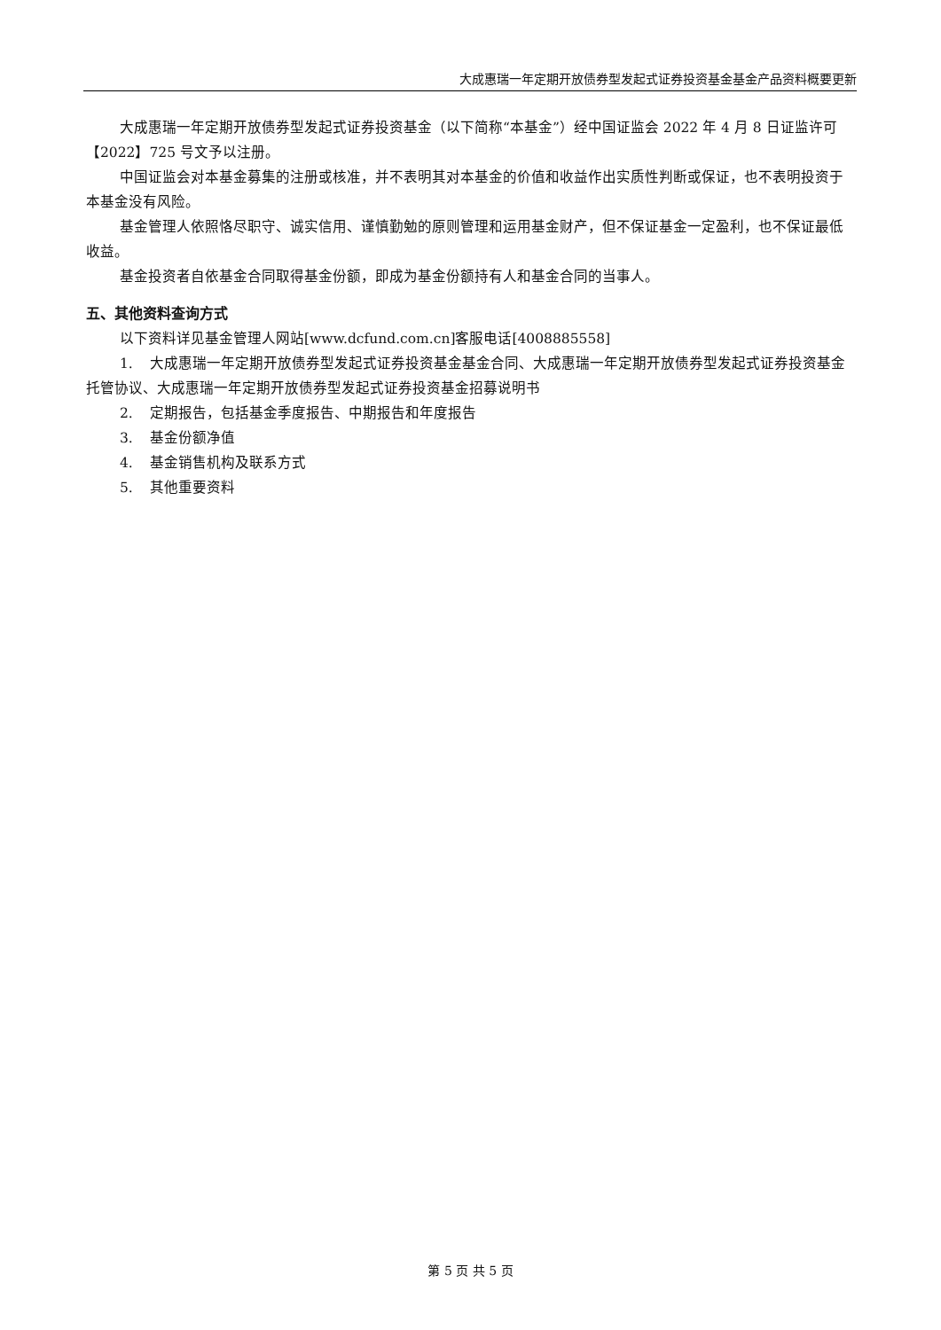大成惠瑞一年定期开放债券型发起式证券投资基金基金产品资料概要更新
大成惠瑞一年定期开放债券型发起式证券投资基金（以下简称“本基金”）经中国证监会 2022 年 4 月 8 日证监许可【2022】725 号文予以注册。
中国证监会对本基金募集的注册或核准，并不表明其对本基金的价值和收益作出实质性判断或保证，也不表明投资于本基金没有风险。
基金管理人依照恪尽职守、诚实信用、谨慎勤勉的原则管理和运用基金财产，但不保证基金一定盈利，也不保证最低收益。
基金投资者自依基金合同取得基金份额，即成为基金份额持有人和基金合同的当事人。
五、其他资料查询方式
以下资料详见基金管理人网站[www.dcfund.com.cn]客服电话[4008885558]
1. 大成惠瑞一年定期开放债券型发起式证券投资基金基金合同、大成惠瑞一年定期开放债券型发起式证券投资基金托管协议、大成惠瑞一年定期开放债券型发起式证券投资基金招募说明书
2. 定期报告，包括基金季度报告、中期报告和年度报告
3. 基金份额净值
4. 基金销售机构及联系方式
5. 其他重要资料
第 5 页 共 5 页